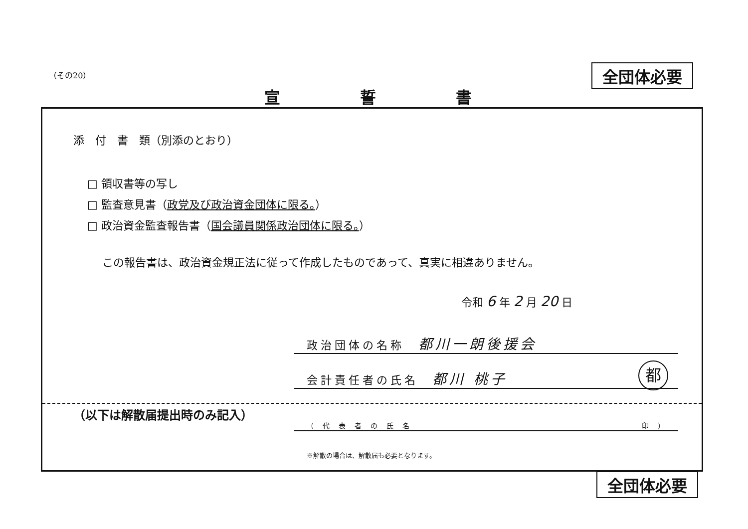（その20） 全団体必要
宣誓書
添　付　書　類（別添のとおり）
□ 領収書等の写し
□ 監査意見書（政党及び政治資金団体に限る。）
□ 政治資金監査報告書（国会議員関係政治団体に限る。）
この報告書は、政治資金規正法に従って作成したものであって、真実に相違ありません。
令和 6 年 2 月 20 日
政治団体の名称　都川一朗後援会
会計責任者の氏名　都川 桃子 都
（以下は解散届提出時のみ記入）
（代表者の氏名　　　　　　　　　　　　　　印）
※解散の場合は、解散届も必要となります。
全団体必要